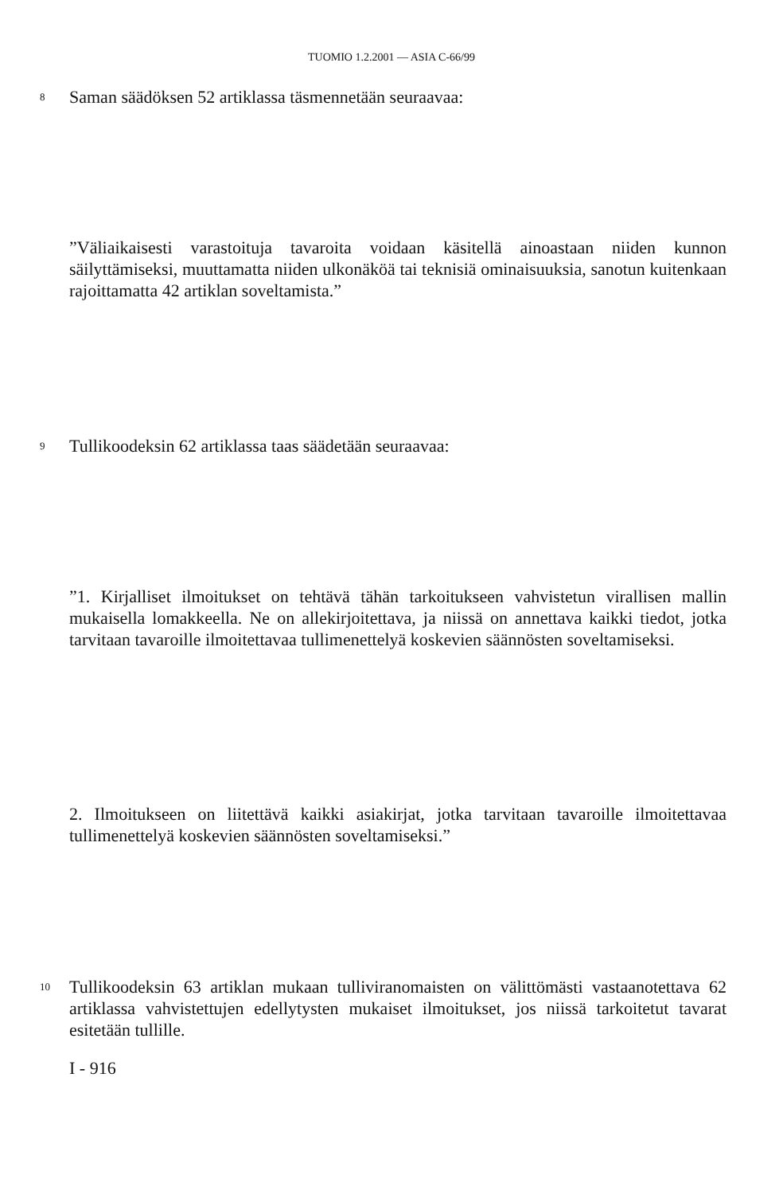TUOMIO 1.2.2001 — ASIA C-66/99
8 Saman säädöksen 52 artiklassa täsmennetään seuraavaa:
”Väliaikaisesti varastoituja tavaroita voidaan käsitellä ainoastaan niiden kunnon säilyttämiseksi, muuttamatta niiden ulkonäköä tai teknisiä ominaisuuksia, sanotun kuitenkaan rajoittamatta 42 artiklan soveltamista.”
9 Tullikoodeksin 62 artiklassa taas säädetään seuraavaa:
”1. Kirjalliset ilmoitukset on tehtävä tähän tarkoitukseen vahvistetun virallisen mallin mukaisella lomakkeella. Ne on allekirjoitettava, ja niissä on annettava kaikki tiedot, jotka tarvitaan tavaroille ilmoitettavaa tullimenettelyä koskevien säännösten soveltamiseksi.
2. Ilmoitukseen on liitettävä kaikki asiakirjat, jotka tarvitaan tavaroille ilmoitettavaa tullimenettelyä koskevien säännösten soveltamiseksi.”
10 Tullikoodeksin 63 artiklan mukaan tulliviranomaisten on välittömästi vastaanotettava 62 artiklassa vahvistettujen edellytysten mukaiset ilmoitukset, jos niissä tarkoitetut tavarat esitetään tullille.
I - 916